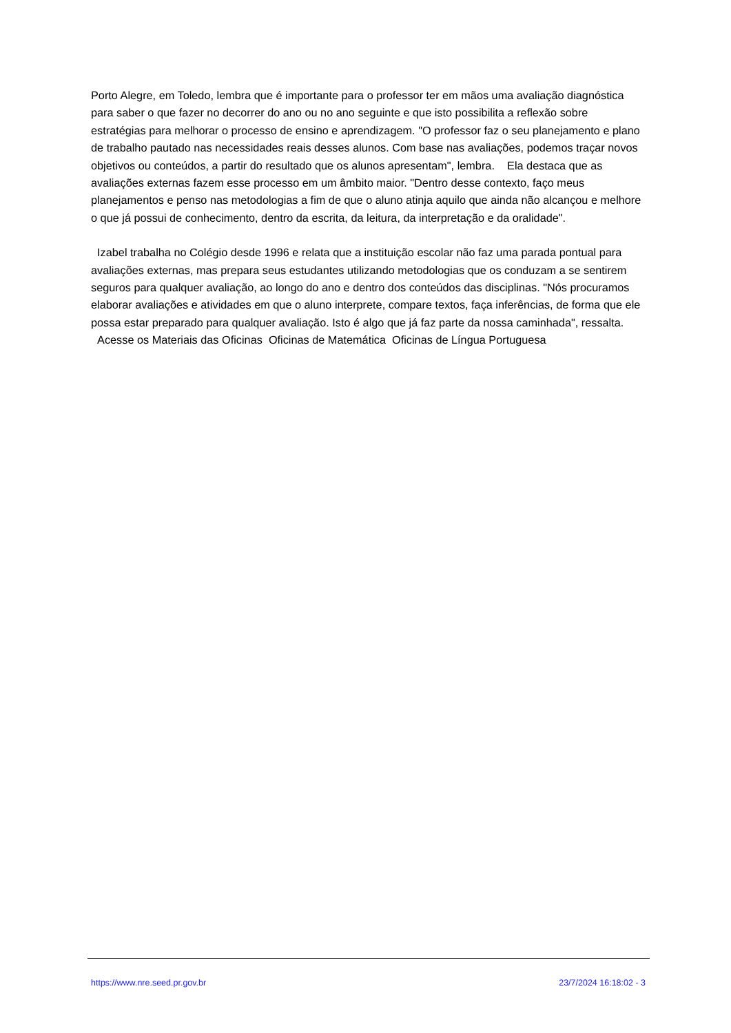Porto Alegre, em Toledo, lembra que é importante para o professor ter em mãos uma avaliação diagnóstica para saber o que fazer no decorrer do ano ou no ano seguinte e que isto possibilita a reflexão sobre estratégias para melhorar o processo de ensino e aprendizagem. "O professor faz o seu planejamento e plano de trabalho pautado nas necessidades reais desses alunos. Com base nas avaliações, podemos traçar novos objetivos ou conteúdos, a partir do resultado que os alunos apresentam", lembra. Ela destaca que as avaliações externas fazem esse processo em um âmbito maior. "Dentro desse contexto, faço meus planejamentos e penso nas metodologias a fim de que o aluno atinja aquilo que ainda não alcançou e melhore o que já possui de conhecimento, dentro da escrita, da leitura, da interpretação e da oralidade".
Izabel trabalha no Colégio desde 1996 e relata que a instituição escolar não faz uma parada pontual para avaliações externas, mas prepara seus estudantes utilizando metodologias que os conduzam a se sentirem seguros para qualquer avaliação, ao longo do ano e dentro dos conteúdos das disciplinas. "Nós procuramos elaborar avaliações e atividades em que o aluno interprete, compare textos, faça inferências, de forma que ele possa estar preparado para qualquer avaliação. Isto é algo que já faz parte da nossa caminhada", ressalta.
Acesse os Materiais das Oficinas Oficinas de Matemática Oficinas de Língua Portuguesa
https://www.nre.seed.pr.gov.br 23/7/2024 16:18:02 - 3